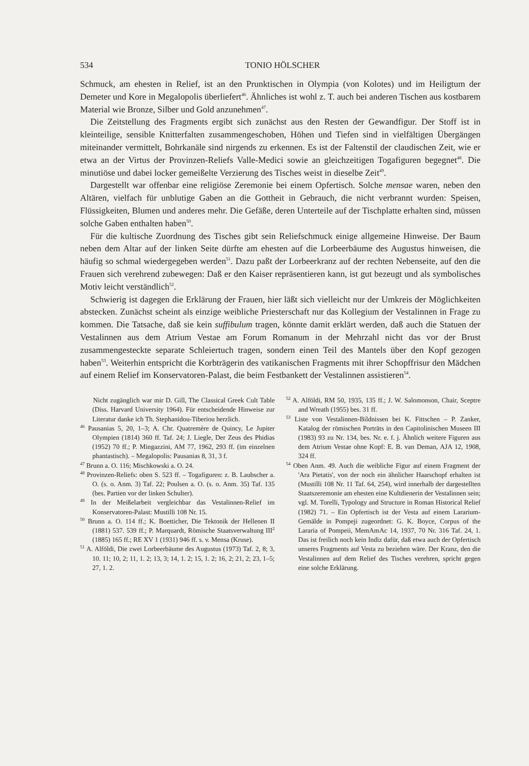534 TONIO HÖLSCHER
Schmuck, am ehesten in Relief, ist an den Prunktischen in Olympia (von Kolotes) und im Heiligtum der Demeter und Kore in Megalopolis überliefert<sup>46</sup>. Ähnliches ist wohl z. T. auch bei anderen Tischen aus kostbarem Material wie Bronze, Silber und Gold anzunehmen<sup>47</sup>.
Die Zeitstellung des Fragments ergibt sich zunächst aus den Resten der Gewandfigur. Der Stoff ist in kleinteilige, sensible Knitterfalten zusammengeschoben, Höhen und Tiefen sind in vielfältigen Übergängen miteinander vermittelt, Bohrkanäle sind nirgends zu erkennen. Es ist der Faltenstil der claudischen Zeit, wie er etwa an der Virtus der Provinzen-Reliefs Valle-Medici sowie an gleichzeitigen Togafiguren begegnet<sup>48</sup>. Die minutiöse und dabei locker gemeißelte Verzierung des Tisches weist in dieselbe Zeit<sup>49</sup>.
Dargestellt war offenbar eine religiöse Zeremonie bei einem Opfertisch. Solche mensae waren, neben den Altären, vielfach für unblutige Gaben an die Gottheit in Gebrauch, die nicht verbrannt wurden: Speisen, Flüssigkeiten, Blumen und anderes mehr. Die Gefäße, deren Unterteile auf der Tischplatte erhalten sind, müssen solche Gaben enthalten haben<sup>50</sup>.
Für die kultische Zuordnung des Tisches gibt sein Reliefschmuck einige allgemeine Hinweise. Der Baum neben dem Altar auf der linken Seite dürfte am ehesten auf die Lorbeerbäume des Augustus hinweisen, die häufig so schmal wiedergegeben werden<sup>51</sup>. Dazu paßt der Lorbeerkranz auf der rechten Nebenseite, auf den die Frauen sich verehrend zubewegen: Daß er den Kaiser repräsentieren kann, ist gut bezeugt und als symbolisches Motiv leicht verständlich<sup>52</sup>.
Schwierig ist dagegen die Erklärung der Frauen, hier läßt sich vielleicht nur der Umkreis der Möglichkeiten abstecken. Zunächst scheint als einzige weibliche Priesterschaft nur das Kollegium der Vestalinnen in Frage zu kommen. Die Tatsache, daß sie kein suffibulum tragen, könnte damit erklärt werden, daß auch die Statuen der Vestalinnen aus dem Atrium Vestae am Forum Romanum in der Mehrzahl nicht das vor der Brust zusammengesteckte separate Schleiertuch tragen, sondern einen Teil des Mantels über den Kopf gezogen haben<sup>53</sup>. Weiterhin entspricht die Korbträgerin des vatikanischen Fragments mit ihrer Schopffrisur den Mädchen auf einem Relief im Konservatoren-Palast, die beim Festbankett der Vestalinnen assistieren<sup>54</sup>.
Nicht zugänglich war mir D. Gill, The Classical Greek Cult Table (Diss. Harvard University 1964). Für entscheidende Hinweise zur Literatur danke ich Th. Stephanidou-Tiberiou herzlich.
<sup>46</sup> Pausanias 5, 20, 1–3; A. Chr. Quatremère de Quincy, Le Jupiter Olympien (1814) 360 ff. Taf. 24; J. Liegle, Der Zeus des Phidias (1952) 70 ff.; P. Mingazzini, AM 77, 1962, 293 ff. (im einzelnen phantastisch). – Megalopolis: Pausanias 8, 31, 3 f.
<sup>47</sup> Brunn a. O. 116; Mischkowski a. O. 24.
<sup>48</sup> Provinzen-Reliefs: oben S. 523 ff. – Togafiguren: z. B. Laubscher a. O. (s. o. Anm. 3) Taf. 22; Poulsen a. O. (s. o. Anm. 35) Taf. 135 (bes. Partien vor der linken Schulter).
<sup>49</sup> In der Meißelarbeit vergleichbar das Vestalinnen-Relief im Konservatoren-Palast: Mustilli 108 Nr. 15.
<sup>50</sup> Brunn a. O. 114 ff.; K. Boetticher, Die Tektonik der Hellenen II (1881) 537. 539 ff.; P. Marquardt, Römische Staatsverwaltung III<sup>2</sup> (1885) 165 ff.; RE XV 1 (1931) 946 ff. s. v. Mensa (Kruse).
<sup>51</sup> A. Alföldi, Die zwei Lorbeerbäume des Augustus (1973) Taf. 2, 8; 3, 10. 11; 10, 2; 11, 1. 2; 13, 3; 14, 1. 2; 15, 1. 2; 16, 2; 21, 2; 23, 1–5; 27, 1. 2.
<sup>52</sup> A. Alföldi, RM 50, 1935, 135 ff.; J. W. Salomonson, Chair, Sceptre and Wreath (1955) bes. 31 ff.
<sup>53</sup> Liste von Vestalinnen-Bildnissen bei K. Fittschen – P. Zanker, Katalog der römischen Porträts in den Capitolinischen Museen III (1983) 93 zu Nr. 134, bes. Nr. e. f. j. Ähnlich weitere Figuren aus dem Atrium Vestae ohne Kopf: E. B. van Deman, AJA 12, 1908, 324 ff.
<sup>54</sup> Oben Anm. 49. Auch die weibliche Figur auf einem Fragment der 'Ara Pietatis', von der noch ein ähnlicher Haarschopf erhalten ist (Mustilli 108 Nr. 11 Taf. 64, 254), wird innerhalb der dargestellten Staatszeremonie am ehesten eine Kultdienerin der Vestalinnen sein; vgl. M. Torelli, Typology and Structure in Roman Historical Relief (1982) 71. – Ein Opfertisch ist der Vesta auf einem Lararium-Gemälde in Pompeji zugeordnet: G. K. Boyce, Corpus of the Lararia of Pompeii, MemAmAc 14, 1937, 70 Nr. 316 Taf. 24, 1. Das ist freilich noch kein Indiz dafür, daß etwa auch der Opfertisch unseres Fragments auf Vesta zu beziehen wäre. Der Kranz, den die Vestalinnen auf dem Relief des Tisches verehren, spricht gegen eine solche Erklärung.